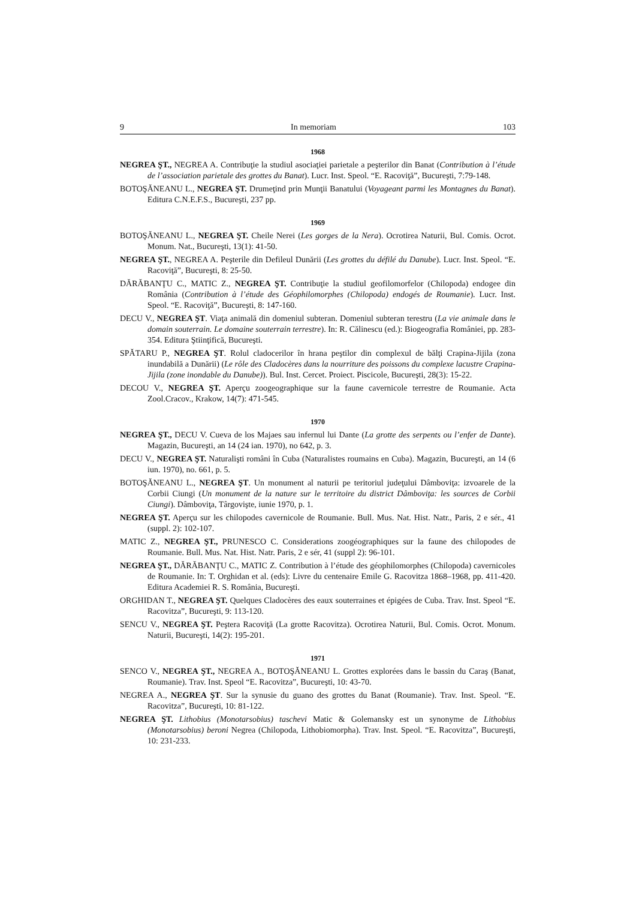9 In memoriam 103
1968
NEGREA ŞT., NEGREA A. Contribuţie la studiul asociaţiei parietale a peşterilor din Banat (Contribution à l’étude de l’association parietale des grottes du Banat). Lucr. Inst. Speol. “E. Racoviţă”, Bucureşti, 7:79-148.
BOTOŞĂNEANU L., NEGREA ŞT. Drumeţind prin Munţii Banatului (Voyageant parmi les Montagnes du Banat). Editura C.N.E.F.S., Bucureşti, 237 pp.
1969
BOTOŞĂNEANU L., NEGREA ŞT. Cheile Nerei (Les gorges de la Nera). Ocrotirea Naturii, Bul. Comis. Ocrot. Monum. Nat., Bucureşti, 13(1): 41-50.
NEGREA ŞT., NEGREA A. Peşterile din Defileul Dunării (Les grottes du défilé du Danube). Lucr. Inst. Speol. “E. Racoviţă”, Bucureşti, 8: 25-50.
DĂRĂBANŢU C., MATIC Z., NEGREA ŞT. Contribuţie la studiul geofilomorfelor (Chilopoda) endogee din România (Contribution à l’étude des Géophilomorphes (Chilopoda) endogés de Roumanie). Lucr. Inst. Speol. “E. Racoviţă”, Bucureşti, 8: 147-160.
DECU V., NEGREA ŞT. Viaţa animală din domeniul subteran. Domeniul subteran terestru (La vie animale dans le domain souterrain. Le domaine souterrain terrestre). In: R. Călinescu (ed.): Biogeografia României, pp. 283-354. Editura Ştiinţifică, Bucureşti.
SPĂTARU P., NEGREA ŞT. Rolul cladocerilor în hrana peştilor din complexul de bălţi Crapina-Jijila (zona inundabilă a Dunării) (Le rôle des Cladocères dans la nourriture des poissons du complexe lacustre Crapina-Jijila (zone inondable du Danube)). Bul. Inst. Cercet. Proiect. Piscicole, Bucureşti, 28(3): 15-22.
DECOU V., NEGREA ŞT. Aperçu zoogeographique sur la faune cavernicole terrestre de Roumanie. Acta Zool.Cracov., Krakow, 14(7): 471-545.
1970
NEGREA ŞT., DECU V. Cueva de los Majaes sau infernul lui Dante (La grotte des serpents ou l’enfer de Dante). Magazin, Bucureşti, an 14 (24 ian. 1970), no 642, p. 3.
DECU V., NEGREA ŞT. Naturalişti români în Cuba (Naturalistes roumains en Cuba). Magazin, Bucureşti, an 14 (6 iun. 1970), no. 661, p. 5.
BOTOŞĂNEANU L., NEGREA ŞT. Un monument al naturii pe teritoriul judeţului Dâmboviţa: izvoarele de la Corbii Ciungi (Un monument de la nature sur le territoire du district Dâmboviţa: les sources de Corbii Ciungi). Dâmboviţa, Târgovişte, iunie 1970, p. 1.
NEGREA ŞT. Aperçu sur les chilopodes cavernicole de Roumanie. Bull. Mus. Nat. Hist. Natr., Paris, 2 e sér., 41 (suppl. 2): 102-107.
MATIC Z., NEGREA ŞT., PRUNESCO C. Considerations zoogéographiques sur la faune des chilopodes de Roumanie. Bull. Mus. Nat. Hist. Natr. Paris, 2 e sér, 41 (suppl 2): 96-101.
NEGREA ŞT., DĂRĂBANŢU C., MATIC Z. Contribution à l’étude des géophilomorphes (Chilopoda) cavernicoles de Roumanie. In: T. Orghidan et al. (eds): Livre du centenaire Emile G. Racovitza 1868–1968, pp. 411-420. Editura Academiei R. S. România, Bucureşti.
ORGHIDAN T., NEGREA ŞT. Quelques Cladocères des eaux souterraines et épigées de Cuba. Trav. Inst. Speol “E. Racovitza”, Bucureşti, 9: 113-120.
SENCU V., NEGREA ŞT. Peştera Racoviţă (La grotte Racovitza). Ocrotirea Naturii, Bul. Comis. Ocrot. Monum. Naturii, Bucureşti, 14(2): 195-201.
1971
SENCO V., NEGREA ŞT., NEGREA A., BOTOŞĂNEANU L. Grottes explorées dans le bassin du Caraş (Banat, Roumanie). Trav. Inst. Speol “E. Racovitza”, Bucureşti, 10: 43-70.
NEGREA A., NEGREA ŞT. Sur la synusie du guano des grottes du Banat (Roumanie). Trav. Inst. Speol. “E. Racovitza”, Bucureşti, 10: 81-122.
NEGREA ŞT. Lithobius (Monotarsobius) taschevi Matic & Golemansky est un synonyme de Lithobius (Monotarsobius) beroni Negrea (Chilopoda, Lithobiomorpha). Trav. Inst. Speol. “E. Racovitza”, Bucureşti, 10: 231-233.